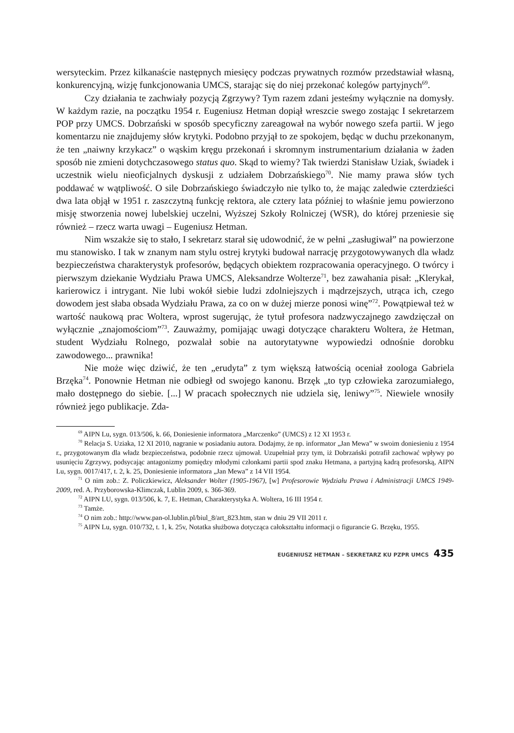wersyteckim. Przez kilkanaście następnych miesięcy podczas prywatnych rozmów przedstawiał własną, konkurencyjną, wizję funkcjonowania UMCS, starając się do niej przekonać kolegów partyjnych<sup>69</sup>.
Czy działania te zachwiały pozycją Zgrzywy? Tym razem zdani jesteśmy wyłącznie na domysły. W każdym razie, na początku 1954 r. Eugeniusz Hetman dopiął wreszcie swego zostając I sekretarzem POP przy UMCS. Dobrzański w sposób specyficzny zareagował na wybór nowego szefa partii. W jego komentarzu nie znajdujemy słów krytyki. Podobno przyjął to ze spokojem, będąc w duchu przekonanym, że ten „naiwny krzykacz” o wąskim kręgu przekonań i skromnym instrumentarium działania w żaden sposób nie zmieni dotychczasowego status quo. Skąd to wiemy? Tak twierdzi Stanisław Uziak, świadek i uczestnik wielu nieoficjalnych dyskusji z udziałem Dobrzańskiego<sup>70</sup>. Nie mamy prawa słów tych poddawać w wątpliwość. O sile Dobrzańskiego świadczyło nie tylko to, że mając zaledwie czterdzieści dwa lata objął w 1951 r. zaszczytną funkcję rektora, ale cztery lata później to właśnie jemu powierzono misję stworzenia nowej lubelskiej uczelni, Wyższej Szkoły Rolniczej (WSR), do której przeniesie się również – rzecz warta uwagi – Eugeniusz Hetman.
Nim wszakże się to stało, I sekretarz starał się udowodnić, że w pełni „zasługiwał” na powierzone mu stanowisko. I tak w znanym nam stylu ostrej krytyki budował narrację przygotowywanych dla władz bezpieczeństwa charakterystyk profesorów, będących obiektem rozpracowania operacyjnego. O twórcy i pierwszym dziekanie Wydziału Prawa UMCS, Aleksandrze Wolterze<sup>71</sup>, bez zawahania pisał: „Klerykał, karierowicz i intrygant. Nie lubi wokół siebie ludzi zdolniejszych i mądrzejszych, utrąca ich, czego dowodem jest słaba obsada Wydziału Prawa, za co on w dużej mierze ponosi winę”<sup>72</sup>. Powątpiewał też w wartość naukową prac Woltera, wprost sugerując, że tytuł profesora nadzwyczajnego zawdzięczał on wyłącznie „znajomościom”<sup>73</sup>. Zauważmy, pomijając uwagi dotyczące charakteru Woltera, że Hetman, student Wydziału Rolnego, pozwalał sobie na autorytatywne wypowiedzi odnośnie dorobku zawodowego... prawnika!
Nie może więc dziwić, że ten „erudyta” z tym większą łatwością oceniał zoologa Gabriela Brzęka<sup>74</sup>. Ponownie Hetman nie odbiegł od swojego kanonu. Brzęk „to typ człowieka zarozumiałego, mało dostępnego do siebie. [...] W pracach społecznych nie udziela się, leniwy”<sup>75</sup>. Niewiele wnosiły również jego publikacje. Zda-
<sup>69</sup> AIPN Lu, sygn. 013/506, k. 66, Doniesienie informatora „Marczenko” (UMCS) z 12 XI 1953 r.
<sup>70</sup> Relacja S. Uziaka, 12 XI 2010, nagranie w posiadaniu autora. Dodajmy, że np. informator „Jan Mewa” w swoim doniesieniu z 1954 r., przygotowanym dla władz bezpieczeństwa, podobnie rzecz ujmował. Uzupełniał przy tym, iż Dobrzański potrafił zachować wpływy po usunięciu Zgrzywy, podsycając antagonizmy pomiędzy młodymi członkami partii spod znaku Hetmana, a partyjną kadrą profesorską, AIPN Lu, sygn. 0017/417, t. 2, k. 25, Doniesienie informatora „Jan Mewa” z 14 VII 1954.
<sup>71</sup> O nim zob.: Z. Policzkiewicz, Aleksander Wolter (1905-1967), [w] Profesorowie Wydziału Prawa i Administracji UMCS 1949-2009, red. A. Przyborowska-Klimczak, Lublin 2009, s. 366-369.
<sup>72</sup> AIPN LU, sygn. 013/506, k. 7, E. Hetman, Charakterystyka A. Woltera, 16 III 1954 r.
<sup>73</sup> Tamże.
<sup>74</sup> O nim zob.: http://www.pan-ol.lublin.pl/biul_8/art_823.htm, stan w dniu 29 VII 2011 r.
<sup>75</sup> AIPN Lu, sygn. 010/732, t. 1, k. 25v, Notatka służbowa dotycząca całokształtu informacji o figurancie G. Brzęku, 1955.
EUGENIUSZ HETMAN – SEKRETARZ KU PZPR UMCS 435